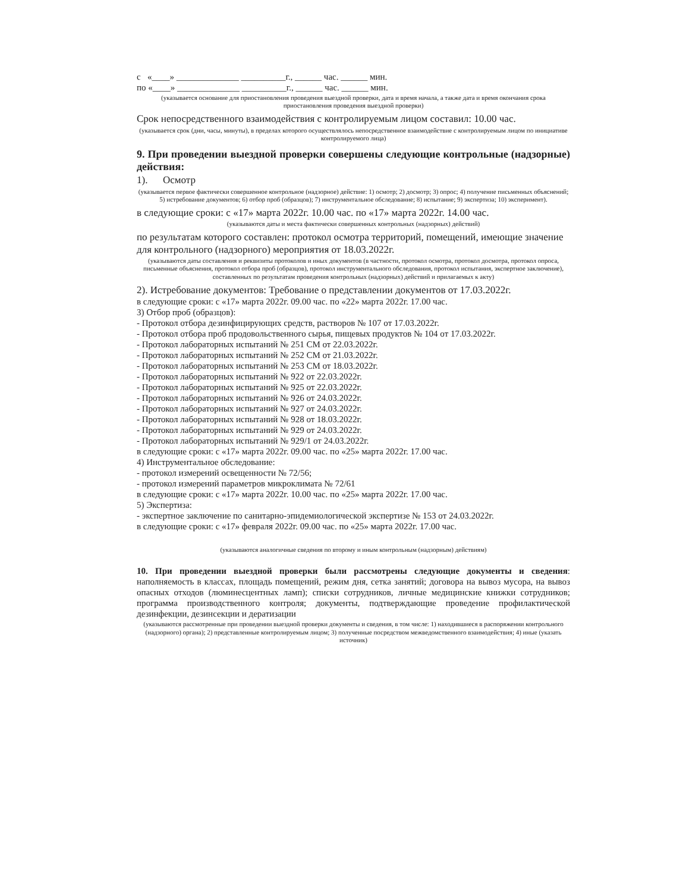с «____» ______________ __________г., ______ час. ______ мин.
по «____» ______________ __________г., ______ час. ______ мин.
(указывается основание для приостановления проведения выездной проверки, дата и время начала, а также дата и время окончания срока приостановления проведения выездной проверки)
Срок непосредственного взаимодействия с контролируемым лицом составил: 10.00 час.
(указывается срок (дни, часы, минуты), в пределах которого осуществлялось непосредственное взаимодействие с контролируемым лицом по инициативе контролируемого лица)
9. При проведении выездной проверки совершены следующие контрольные (надзорные) действия:
1). Осмотр
(указывается первое фактически совершенное контрольное (надзорное) действие: 1) осмотр; 2) досмотр; 3) опрос; 4) получение письменных объяснений; 5) истребование документов; 6) отбор проб (образцов); 7) инструментальное обследование; 8) испытание; 9) экспертиза; 10) эксперимент).
в следующие сроки: с «17» марта 2022г. 10.00 час. по «17» марта 2022г. 14.00 час.
(указываются даты и места фактически совершенных контрольных (надзорных) действий)
по результатам которого составлен: протокол осмотра территорий, помещений, имеющие значение для контрольного (надзорного) мероприятия от 18.03.2022г.
(указываются даты составления и реквизиты протоколов и иных документов (в частности, протокол осмотра, протокол досмотра, протокол опроса, письменные объяснения, протокол отбора проб (образцов), протокол инструментального обследования, протокол испытания, экспертное заключение), составленных по результатам проведения контрольных (надзорных) действий и прилагаемых к акту)
2). Истребование документов: Требование о представлении документов от 17.03.2022г.
в следующие сроки: с «17» марта 2022г. 09.00 час. по «22» марта 2022г. 17.00 час.
3) Отбор проб (образцов):
- Протокол отбора дезинфицирующих средств, растворов № 107 от 17.03.2022г.
- Протокол отбора проб продовольственного сырья, пищевых продуктов № 104 от 17.03.2022г.
- Протокол лабораторных испытаний № 251 СМ от 22.03.2022г.
- Протокол лабораторных испытаний № 252 СМ от 21.03.2022г.
- Протокол лабораторных испытаний № 253 СМ от 18.03.2022г.
- Протокол лабораторных испытаний № 922 от 22.03.2022г.
- Протокол лабораторных испытаний № 925 от 22.03.2022г.
- Протокол лабораторных испытаний № 926 от 24.03.2022г.
- Протокол лабораторных испытаний № 927 от 24.03.2022г.
- Протокол лабораторных испытаний № 928 от 18.03.2022г.
- Протокол лабораторных испытаний № 929 от 24.03.2022г.
- Протокол лабораторных испытаний № 929/1 от 24.03.2022г.
в следующие сроки: с «17» марта 2022г. 09.00 час. по «25» марта 2022г. 17.00 час.
4) Инструментальное обследование:
- протокол измерений освещенности № 72/56;
- протокол измерений параметров микроклимата № 72/61
в следующие сроки: с «17» марта 2022г. 10.00 час. по «25» марта 2022г. 17.00 час.
5) Экспертиза:
- экспертное заключение по санитарно-эпидемиологической экспертизе № 153 от 24.03.2022г.
в следующие сроки: с «17» февраля 2022г. 09.00 час. по «25» марта 2022г. 17.00 час.
(указываются аналогичные сведения по второму и иным контрольным (надзорным) действиям)
10. При проведении выездной проверки были рассмотрены следующие документы и сведения: наполняемость в классах, площадь помещений, режим дня, сетка занятий; договора на вывоз мусора, на вывоз опасных отходов (люминесцентных ламп); списки сотрудников, личные медицинские книжки сотрудников; программа производственного контроля; документы, подтверждающие проведение профилактической дезинфекции, дезинсекции и дератизации
(указываются рассмотренные при проведении выездной проверки документы и сведения, в том числе: 1) находившиеся в распоряжении контрольного (надзорного) органа); 2) представленные контролируемым лицом; 3) полученные посредством межведомственного взаимодействия; 4) иные (указать источник)